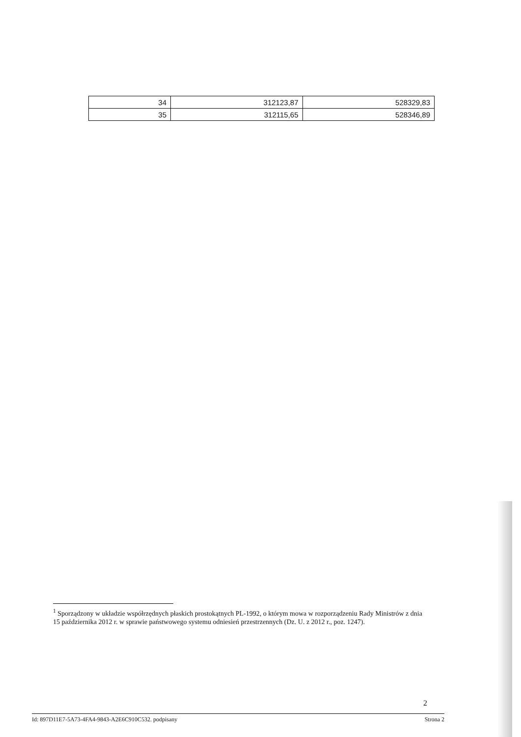| 34 | 312123,87 | 528329,83 |
| 35 | 312115,65 | 528346,89 |
<sup>1</sup> Sporządzony w układzie współrzędnych płaskich prostokątnych PL-1992, o którym mowa w rozporządzeniu Rady Ministrów z dnia 15 października 2012 r. w sprawie państwowego systemu odniesień przestrzennych (Dz. U. z 2012 r., poz. 1247).
2
Id: 897D11E7-5A73-4FA4-9843-A2E6C910C532. podpisany Strona 2